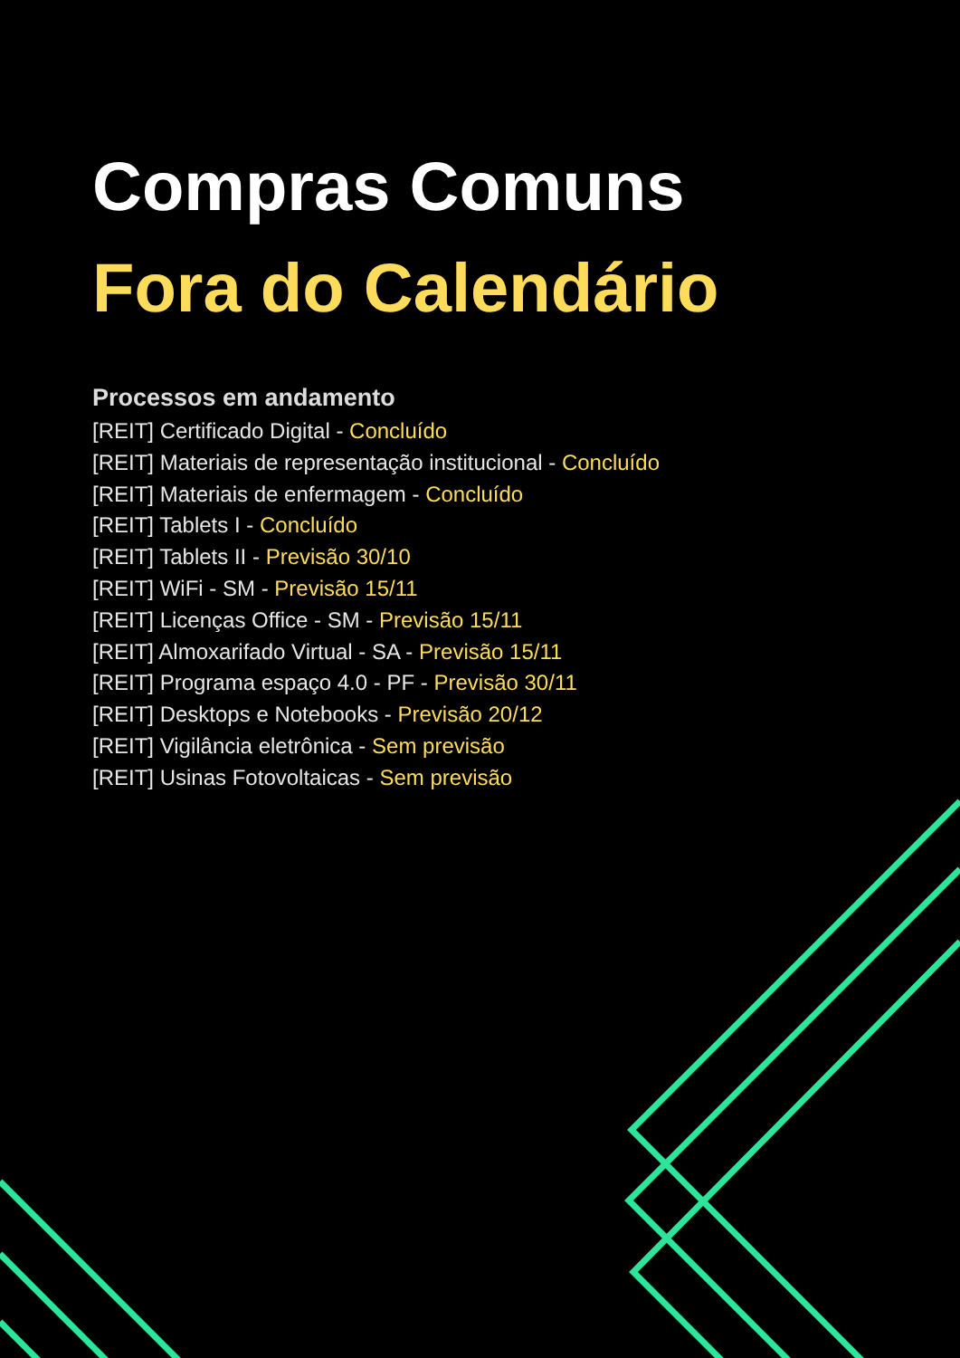Compras Comuns
Fora do Calendário
Processos em andamento
[REIT] Certificado Digital - Concluído
[REIT] Materiais de representação institucional - Concluído
[REIT] Materiais de enfermagem - Concluído
[REIT] Tablets I - Concluído
[REIT] Tablets II - Previsão 30/10
[REIT] WiFi - SM - Previsão 15/11
[REIT] Licenças Office - SM - Previsão 15/11
[REIT] Almoxarifado Virtual - SA - Previsão 15/11
[REIT] Programa espaço 4.0 - PF - Previsão 30/11
[REIT] Desktops e Notebooks - Previsão 20/12
[REIT] Vigilância eletrônica - Sem previsão
[REIT] Usinas Fotovoltaicas - Sem previsão